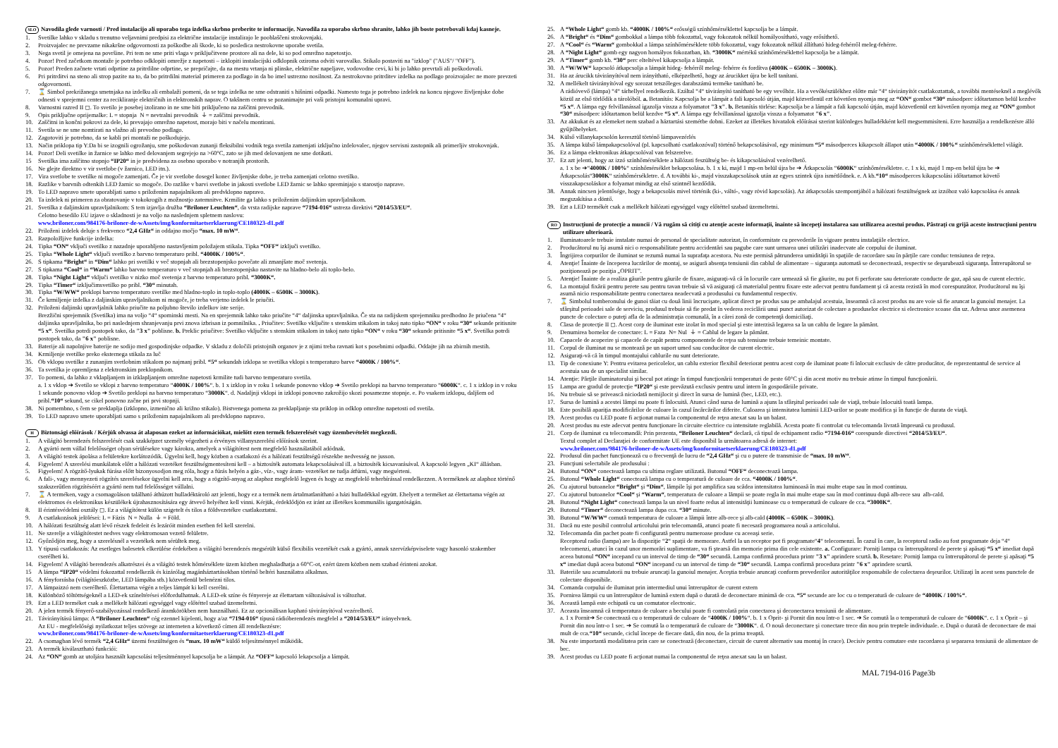SLO Navodila glede varnosti / Pred instalacijo ali uporabo tega izdelka skrbno preberite te informacije. Navodila za uporabo skrbno shranite, lahko jih boste potrebovali kdaj kasneje.
1. Svetilke lahko v skladu s trenutno veljavnimi predpisi za električne instalacije instalirajo le pooblaščeni strokovnjaki.
2. Proizvajalec ne prevzame nikakršne odgovornosti za poškodbe ali škode, ki so posledica nestrokovne uporabe svetila.
3. Nega svetil je omejena na površine. Pri tem ne sme priti vlaga v priključitvene prostore ali na dele, ki so pod omrežno napetostjo.
4. Pozor! Pred začetkom montaže je potrebno odklopiti omrežje z napetosti – izklopiti instalacijski odklopnik oziroma odviti varovalko. Stikalo postaviti na "izklop" ("AUS"/ "OFF").
5. Pozor! Preden začnete vrtati odprtine za pritrdilne odprtine, se prepričajte, da na mestu vrtanja ni plinske, električne napeljave, vodovodne cevi, ki bi jo lahko prevrtali ali poškodovali.
6. Pri pritrditvi na steno ali strop pazite na to, da bo pritrdilni material primeren za podlago in da bo imel ustrezno nosilnost. Za nestrokovno pritrditev izdelka na podlago proizvajalec ne more prevzeti odgovornosti.
7. ⌛ Simbol prekrižanega smetnjaka na izdelku ali embalaži pomeni, da se tega izdelka ne sme odstraniti s hišnimi odpadki. Namesto tega je potrebno izdelek na koncu njegove življenjske dobe odnesti v sprejemni center za recikliranje električnih in elektronskih naprav. O takšnem centru se pozanimajte pri vaši pristojni komunalni upravi.
8. Varnostni razred II ◻. To svetilo je posebej izolirano in ne sme biti priključeno na zaščitni prevodnik.
9. Opis priključne oprijemalke: L = stopnja N = nevtralni prevodnik ⏚ = zaščitni prevodnik.
10. Zaščitni in končni pokrovi za dele, ki prevajajo omrežno napetost, morajo biti v načelu montirani.
11. Svetila se ne sme nomtirati na vlažno ali prevodno podlago.
12. Zagotoviti je potrebno, da se kabli pri montaži ne poškodujejo.
13. Način priklopa tip Y:Da bi se izognili ogrožanju, sme poškodovan zunanji fleksibilni vodnik tega svetila zamenjati izključno izdelovalec, njegov servisni zastopnik ali primerljiv strokovnjak.
14. Pozor! Deli svetilke in žarnice se lahko med delovanjem segrejejo na >60°C, zato se jih med delovanjem ne sme dotikati.
15 Svetilka ima zaščitno stopnjo “IP20“ in je predvidena za osebno uporabo v notranjih prostorih.
16. Ne glejte direktno v vir svetlobe (v žarnico, LED itn.).
17. Vira svetlobe te svetilke ni mogoče zamenjati. Če je vir svetlobe dosegel konec življenjske dobe, je treba zamenjati celotno svetilko.
18. Razlike v barvnih odtenkih LED žarnic so mogoče. Do razlike v barvi svetlobe in jakosti svetlobe LED žarnic se lahko spreminjajo s starostjo naprave.
19. To LED napravo smete uporabljati samo s priloženim napajalnikom ali predvklopno napravo.
20. Ta izdelek ni primeren za obratovanje v tokokrogih z možnostjo zatemnitve. Krmilite ga lahko s priloženim daljinskim upravljalnikom.
21. Svetilka z daljinskim upravljalnikom: S tem izjavlja družba “Briloner Leuchten“, da vrsta radijske naprave “7194-016“ ustreza direktivi “2014/53/EU“.
Celotno besedilo EU izjave o skladnosti je na voljo na naslednjem spletnem naslovu:
www.briloner.com/984176-briloner-de-wAssets/img/konformitaetserklaerung/CE180323-d1.pdf
22. Priloženi izdelek deluje s frekvenco “2,4 GHz“ in oddajno močjo “max. 10 mW“.
23. Razpoložljive funkcije izdelka:
24. Tipka “ON“ vključi svetilko z nazadnje uporabljeno nastavljenim položajem stikala. Tipka “OFF“ izključi svetilko.
25. Tipka “Whole Light“ vključi svetilko z barvno temperaturo pribl. “4000K / 100%“.
26. S tipkama “Bright“ in “Dim“ lahko pri svetilki v več stopnjah ali brezstopenjsko povečate ali zmanjšate moč svetenja.
27. S tipkama “Cool“ in “Warm“ lahko barvno temperaturo v več stopnjah ali brezstopenjsko nastavite na hladno-belo ali toplo-belo.
28. Tipka “Night Light“ vključi svetilko v nizko moč svetenja z barvno temperaturo pribl. “3000K“.
29. Tipka “Timer“ izključimsvetilko po pribl. “30“ minutah.
30. Tipka “W/WW“ preklopi barvno temperaturo svetilke med hladno-toplo in toplo-toplo (4000K – 6500K – 3000K).
31. Če krmiljenje izdelka z daljinskim upravljalnikom ni mogoče, je treba verjetno izdelek le priučiti.
32. Priloženi daljinski upravljalnik lahko priučite na poljubno število izdelkov iste serije.
Brezžični sprejemnik (Svetilka) ima na voljo “4“ spominski mesti. Na en sprejemnik lahko tako priučite “4“ daljinska upravljalnika. Če sta na radijskem sprejemniku predhodno že priučena “4“ daljinska upravljalnika, bo pri naslednjem shranjevanju prvi znova izbrisan iz pomnilnika. . Priučitev: Svetilko vključite s stenskim stikalom in takoj nato tipko “ON“ v roku “30“ sekunde pritisnite “5 x“. Svetilka potrdi postopek tako, da "3 x" poblisne. b. Preklic priučitve: Svetilko vključite s stenskim stikalom in takoj nato tipko “ON“ v roku “30“ sekunde pritisnite “5 x“. Svetilka potrdi postopek tako, da "6 x" poblisne.
33. Baterije ali napolnjive baterije ne sodijo med gospodinjske odpadke. V skladu z določili pristojnih organov je z njimi treba ravnati kot s posebnimi odpadki. Oddajte jih na zbirnih mestih.
34. Krmiljenje svetilke preko eksternega stikala za luč
35. Ob vklopu svetilke z zunanjim svetlobnim stikalom po najmanj pribl. “5“ sekundah izklopa se svetilka vklopi s temperaturo barve “4000K / 100%“.
36. Ta svetilka je opremljena z elektronskim preklopnikom.
37. To pomeni, da lahko z vklapljanjem in izklapljanjem omrežne napetosti krmilite tudi barvno temperaturo svetila.
a. 1 x vklop ➔ Svetilo se vklopi z barvno temperaturo “4000K / 100%“. b. 1 x izklop in v roku 1 sekunde ponovno vklop ➔ Svetilo preklopi na barvno temperaturo “6000K“. c. 1 x izklop in v roku 1 sekunde ponovno vklop ➔ Svetilo preklopi na barvno temperaturo “3000K“. d. Nadaljnji vklopi in izklopi ponovno zakrožijo skozi posamezne stopnje. e. Po vsakem izklopu, daljšem od pribl.“10“ sekund, se cikel ponovno začne pri prvi stopnji.
38. Ni pomembno, s čem se preklaplja (izklopno, izmenično ali križno stikalo). Bistvenega pomena za preklapljanje sta priklop in odklop omrežne napetosti od svetila.
39. To LED napravo smete uporabljati samo s priloženim napajalnikom ali predvklopno napravo.
H Biztonsági előírások / Kérjük olvassa át alaposan ezeket az információkat, mielőtt ezen termék felszerelését vagy üzembevételét megkezdi.
1. A világító berendezés felszerelését csak szakképzet személy végezheti a érvényes villanyszerelési előírások szerint.
2. A gyártó nem vállal felelősséget olyan sérülésekre vagy károkra, amelyek a világítótest nem megfelelő használatából adódnak.
3. A világító testek ápolása a felületekre korlátozódik. Ügyelni kell, hogy közben a csatlakozó és a hálózati feszültségű részekbe nedvesség ne jusson.
4. Figyelem! A szerelési munkálatok előtt a hálózati vezetéket feszültségmentesíteni kell – a biztosíték automata lekapcsolásával ill. a biztosíték kicsavarásával. A kapcsoló legyen „KI“ állásban.
5. Figyelem! A rögzítő-lyukak fúrása előtt bizonyosodjon meg róla, hogy a fúrás helyén a gáz-, víz-, vagy áram- vezetéket ne tudja átfúrni, vagy megsérteni.
6. A fali-, vagy mennyezeti rögzítés szerelésekor ügyelni kell arra, hogy a rögzítő-anyag az alaphoz megfelelő legyen és hogy az megfelelő teherbírással rendelkezzen. A terméknek az alaphoz történő szakszerűtlen rögzítéséért a gyártó nem tud felelősséget vállalni.
7. ⌛ A terméken, vagy a csomagoláson található áthúzott hulladéktároló azt jelenti, hogy ez a termék nem ártalmatlanítható a házi hulladékkal együtt. Ehelyett a terméket az élettartama végén az elektromos és elektronikus készülékek újrahasznosítására egy átvevő helyéhez kell vinni. Kérjük, érdeklődjön ez iránt az illetékes kommunális igazgatóságán.
8. II érintésvédelmi osztály ◻. Ez a világítótest külön szigetelt és tilos a földvezetékre csatlakoztatni.
9. A csatlakozások jelölései: L = Fázis N = Nulla ⏚ = Föld.
10. A hálózati feszültség alatt lévő részek fedeleit és lezáróit minden esetben fel kell szerelni.
11. Ne szerelje a világítótestet nedves vagy elektromosan vezető felületre.
12. Győződjön meg, hogy a szerelésnél a vezetékek nem sérültek meg.
13. Y tipusú csatlakozás: Az esetleges balesetek elkerülése érdekében a világító berendezés megsérült külső flexibilis vezetékét csak a gyártó, annak szervízképviselete vagy hasonló szakember cserélheti ki.
14. Figyelem! A világító berendezés alkatrészei és a világító testek hőmérséklete üzem közben meghaladhatja a 60°C-ot, ezért üzem közben nem szabad érinteni azokat.
15 A lámpa “IP20“ védelmi fokozattal rendelkezik és kizárólag magánháztartásokban történő beltéri használatra alkalmas.
16. A fényforrásba (világítóeszközbe, LED lámpába stb.) közvetlenül belenézni tilos.
17. A lámpaizzó nem cserélhető. Élettartama végén a teljes lámpát ki kell cserélni.
18. Különböző töltöttségeknél a LED-ek színeltérései előfordulhatnak. A LED-ek színe és fényereje az élettartam változásával is változhat.
19. Ezt a LED terméket csak a mellékelt hálózati egységgel vagy előtéttel szabad üzemeltetni.
20. A jelen termék fényerő-szabályozással rendelkező áramkörökben nem használható. Ez az opcionálisan kapható távirányítóval vezérelhető.
21. Távirányítású lámpa: A “Briloner Leuchten“ cég ezennel kijelenti, hogy a/az “7194-016“ típusú rádióberendezés megfelel a “2014/53/EU“ irányelvnek.
Az EU - megfelelőségi nyilatkozat teljes szövege az interneten a következő címen áll rendelkezésre:
www.briloner.com/984176-briloner-de-wAssets/img/konformitaetserklaerung/CE180323-d1.pdf
22. A csomagban lévő termék “2,4 GHz“ üzemi feszültségen és “max. 10 mW“ küldő teljesítménnyel működik.
23. A termék kiválasztható funkciói:
24. Az “ON“ gomb az utoljára használt kapcsolási teljesítménnyel kapcsolja be a lámpát. Az “OFF“ kapcsoló lekapcsolja a lámpát.
25. A “Whole Light“ gomb kb. “4000K / 100%“ erősségű színhőmérséklettel kapcsolja be a lámpát.
26. A “Bright“ és “Dim“ gombokkal a lámpa több fokozattal, vagy fokozatok nélkül homályosítható, vagy erősíthető.
27. A “Cool“ és “Warm“ gombokkal a lámpa színhőmérséklete több fokozattal, vagy fokozatok nélkül állítható hideg-fehérről meleg-fehérre.
28. A “Night Light“ gomb egy nagyon homályos fokozatban, kb. “3000K“ mértékű színhőmérséklettel kapcsolja be a lámpát.
29. A “Timer“ gomb kb. “30“ perc elteltével kikapcsolja a lámpát.
30. A “W/WW“ kapcsoló átkapcsolja a lámpát hideg- fehérről meleg- fehérre és fordítva (4000K – 6500K – 3000K).
31. Ha az árucikk távirányítóval nem irányítható, elképzelhető, hogy az árucikket újra be kell tanítani.
32. A mellékelt távirányítóval egy sorozat tetszőleges darabszámú terméke tanítható be.
A rádióvevő (lámpa) “4“ tárhellyel rendelkezik. Ezáltal “4“ távirányító tanítható be egy vevőhöz. Ha a vevőkészülékhez előtte már “4“ távirányítót csatlakoztattak, a további mentéseknél a meglévők közül az első törlődik a tárolóból. a. Betanítás: Kapcsolja be a lámpát a fali kapcsoló útján, majd közvetlenül ezt követően nyomja meg az “ON“ gombot “30“ másodperc időtartamon belül kezdve “5 x“. A lámpa egy felvillanással igazolja vissza a folyamatot "3 x". b. Betanítás törlése: Kapcsolja be a lámpát a fali kapcsoló útján, majd közvetlenül ezt követően nyomja meg az “ON“ gombot “30“ másodperc időtartamon belül kezdve “5 x“. A lámpa egy felvillanással igazolja vissza a folyamatot "6 x".
33. Az akkukat és az elemeket nem szabad a háztartási szemétbe dobni. Ezeket az illetékes hivatalok előírásai szerint különleges hulladékként kell megsemmisíteni. Erre használja a rendelkezésre álló gyűjtőhelyeket.
34. Külső villanykapcsolón keresztül történő lámpavezérlés
35. A lámpa külső lámpakapcsolóval (pl. kapcsolható csatlakozóval) történő bekapcsolásával, egy minimum “5“ másodperces kikapcsolt állapot után “4000K / 100%“ színhőmérséklettel világít.
36. Ez a lámpa elektronikus átkapcsolóval van felszerelve.
37. Ez azt jelenti, hogy az izzó színhőmérséklete a hálózati feszültség be- és kikapcsolásával vezérelhető.
a. 1 x be ➔“4000K / 100%“ színhőmérséklet bekapcsolása. b. 1 x ki, majd 1 mp-en belül újra be ➔ Átkapcsolás “6000K“ színhőmérsékletre. c. 1 x ki, majd 1 mp-en belül újra be ➔ Átkapcsolás“3000K“ színhőmérsékletre. d. A további ki-, majd visszakapcsolások után az egyes szintek újra ismétlődnek. e. A kb.“10“ másodperces kikapcsolási időtartamot követő visszakapcsoláskor a folyamat mindig az első szintnél kezdődik.
38. Annak nincsen jelentősége, hogy a bekapcsolás mivel történik (ki-, váltó-, vagy rövid kapcsolás). Az átkapcsolás szempontjából a hálózati feszültségnek az izzóhoz való kapcsolása és annak megszakítása a döntő.
39. Ezt a LED termékét csak a mellékelt hálózati egységgel vagy előtéttel szabad üzemeltetni.
RO Instrucţiuni de protecţie a muncii / Vă rugăm să citiţi cu atenţie aceste informaţii, înainte să începeţi instalarea sau utilizarea acestui produs. Păstraţi cu grijă aceste instrucţiuni pentru utilizare ulterioară.
1. Iluminatoarele trebuie instalate numai de personal de specialitate autorizat, în conformitate cu prevederile în vigoare pentru instalaţiile electrice.
2. Producătorul nu îşi asumă nici o responsabilitate pentru accidentări sau pagube care sunt urmarea unei utilizări inadecvate ale corpului de iluminat.
3. Îngrijirea corpurilor de iluminat se rezumă numai la suprafaţa acestora. Nu este permisă pătrunderea umidităţii în spaţiile de racordare sau în părţile care conduc tensiunea de reţea.
4. Atenţie! Înainte de începerea lucrărilor de montaj, se asigură absenţa tensiunii din cablul de alimentare – siguranţa automată se deconectează, respectiv se deşurubează siguranţa. Întrerupătorul se poziţionează pe poziţia „OPRIT”.
5. Atenţie! Înainte de a realiza găurile pentru găurile de fixare, asiguraţi-vă că în locurile care urmează să fie găurite, nu pot fi perforate sau deteriorate conducte de gaz, apă sau de curent electric.
6. La montajul fixării pentru perete sau pentru tavan trebuie să vă asiguraţi că materialul pentru fixare este adecvat pentru fundament şi că acesta rezistă în mod corespunzător. Producătorul nu îşi asumă nicio responsabilitate pentru conectarea neadecvată a produsului cu fundamentul respectiv.
7. ⌛ Simbolul tomberonului de gunoi tăiat cu două linii încrucişate, aplicat direct pe produs sau pe ambalajul acestuia, înseamnă că acest produs nu are voie să fie aruncat la gunoiul menajer. La sfârşitul perioadei sale de serviciu, produsul trebuie să fie predat în vederea reciclării unui punct autorizat de colectare a produselor electrice si electronice scoase din uz. Adresa unor asemenea puncte de colectare o puteţi afla de la administraţia comunală, în a cărei zonă de competenţă domiciliaţi.
8. Clasa de protecţie II ◻. Acest corp de iluminat este izolat în mod special şi este interzisă legarea sa la un cablu de legare la pământ.
9. Denumirea bornelor de conectare: L = Faza N= Nul ⏚ = Cablul de legare la pământ.
10. Capacele de acoperire şi capacele de capăt pentru componentele de reţea sub tensiune trebuie temeinic montate.
11. Corpul de iluminat nu se montează pe un suport umed sau conducător de curent electric.
12. Asiguraţi-vă că în timpul montajului cablurile nu sunt deteriorate.
13. Tip de conexiune Y: Pentru evitarea pericolelor, un cablu exterior flexibil deteriorat pentru acest corp de iluminat poate fi înlocuit exclusiv de către producător, de reprezentantul de service al acestuia sau de un specialist similar.
14. Atenţie: Părţile iluminatorului şi becul pot atinge în timpul funcţionării temperaturi de peste 60°C şi din acest motiv nu trebuie atinse în timpul funcţionării.
15 Lampa are gradul de protecţie “IP20“ şi este prevăzută exclusiv pentru uzul intern în gospodăriile private.
16. Nu trebuie să se privească niciodată nemijlocit şi direct în sursa de lumină (bec, LED, etc.).
17. Sursa de lumină a acestei lămpi nu poate fi înlocuită. Atunci când sursa de lumină a ajuns la sfârşitul perioadei sale de viaţă, trebuie înlocuită toată lampa.
18. Este posibilă apariţia modificărilor de culoare în cazul încărcărilor diferite. Culoarea şi intensitatea luminii LED-urilor se poate modifica şi în funcţie de durata de viaţă.
19. Acest produs cu LED poate fi acţionat numai la componentul de reţea anexat sau la un balast.
20. Acest produs nu este adecvat pentru funcţionare în circuite electrice cu intensitate reglabilă. Acesta poate fi controlat cu telecomanda livrată împreună cu produsul.
21. Corp de iluminat cu telecomandă: Prin prezenta, “Briloner Leuchten“ declară, că tipul de echipament radio “7194-016“ corespunde directivei “2014/53/EU“.
Textul complet al Declaraţiei de conformitate UE este disponibil la următoarea adresă de internet:
www.briloner.com/984176-briloner-de-wAssets/img/konformitaetserklaerung/CE180323-d1.pdf
22. Produsul din pachet funcţionează cu o frecvenţă de lucru de “2,4 GHz“ şi cu o putere de transmisie de “max. 10 mW“.
23. Funcţiuni selectabile ale produsului :
24. Butonul “ON“ conectează lampa cu ultima reglare utilizată. Butonul “OFF“ deconectează lampa.
25. Butonul “Whole Light“ conectează lampa cu o temperatură de culoare de cca. “4000K / 100%“.
26. Cu ajutorul butoanelor “Bright“ şi “Dim“, lămpile îşi pot amplifica sau scădea intensitatea luminoasă în mai multe etape sau în mod continuu.
27. Cu ajutorul butoanelor “Cool“ şi “Warm“, temperatura de culoare a lămpii se poate regla în mai multe etape sau în mod continuu după alb-rece sau alb-cald.
28. Butonul “Night Light“ conectează lampa la un nivel foarte redus al intensităţii luminoase cu o temperatură de culoare de cca. “3000K“.
29. Butonul “Timer“ deconectează lampa dupa cca. “30“ minute.
30. Butonul “W/WW“ comută temperatura de culoare a lămpii între alb-rece şi alb-cald (4000K – 6500K – 3000K).
31. Dacă nu este posibil controlul articolului prin telecomandă, atunci poate fi necesară programarea nouă a articolului.
32. Telecomanda din pachet poate fi configurată pentru numeroase produse cu aceeaşi serie.
Receptorul radio (lampa) are la dispoziţie “2“ spaţii de memorare. Astfel la un receptor pot fi programate“4“ telecomenzi. În cazul în care, la receptorul radio au fost programate deja “4“ telecomenzi, atunci în cazul unor memorări suplimentare, va fi ştearsă din memorie prima din cele existente. a. Configurare: Porniţi lampa cu întrerupătorul de perete şi apăsaţi “5 x“ imediat după aceea butonul “ON“ incepand cu un interval de timp de “30“ secundă. Lampa confirmă procedura printr "3 x" aprindere scurtă. b. Resetare: Porniţi lampa cu întrerupătorul de perete şi apăsaţi “5 x“ imediat după aceea butonul “ON“ incepand cu un interval de timp de “30“ secundă. Lampa confirmă procedura printr "6 x" aprindere scurtă.
33. Bateriile sau acumulatorii nu trebuie aruncaţi la gunoiul menajer. Aceştia trebuie aruncaţi conform prevederilor autorităţilor responsabile de colectarea deşeurilor. Utilizaţi în acest sens punctele de colectare disponibile.
34. Comanda corpului de iluminat prin intermediul unui întrerupător de curent extern
35. Pornirea lămpii cu un întrerupător de lumină extern după o durată de deconectare minimă de cca. “5“ secunde are loc cu o temperatură de culoare de “4000K / 100%“.
36. Această lampă este echipată cu un comutator electronic.
37. Aceasta înseamnă că temperatura de culoare a becului poate fi controlată prin conectarea şi deconectarea tensiunii de alimentare.
a. 1 x Pornit➔ Se conectează cu o temperatură de culoare de “4000K / 100%“. b. 1 x Oprit- şi Pornit din nou într-o 1 sec. ➔ Se comută la o temperatură de culoare de “6000K“. c. 1 x Oprit – şi Pornit din nou într-o 1 sec. ➔ Se comută la o temperatură de culoare de “3000K“. d. O nouă deconectare şi conectare trece din nou prin treptele individuale. e. După o durată de deconectare de mai mult de cca.“10“ secunde, ciclul începe de fiecare dată, din nou, de la prima treaptă.
38. Nu este importantă modalitatea prin care se conectează (deconectare, circuit de curent alternativ sau montaj în cruce). Decisiv pentru comutare este racordarea şi separarea tensiunii de alimentare de bec.
39. Acest produs cu LED poate fi acţionat numai la componentul de reţea anexat sau la un balast.
MAL 7194-016 Page3b